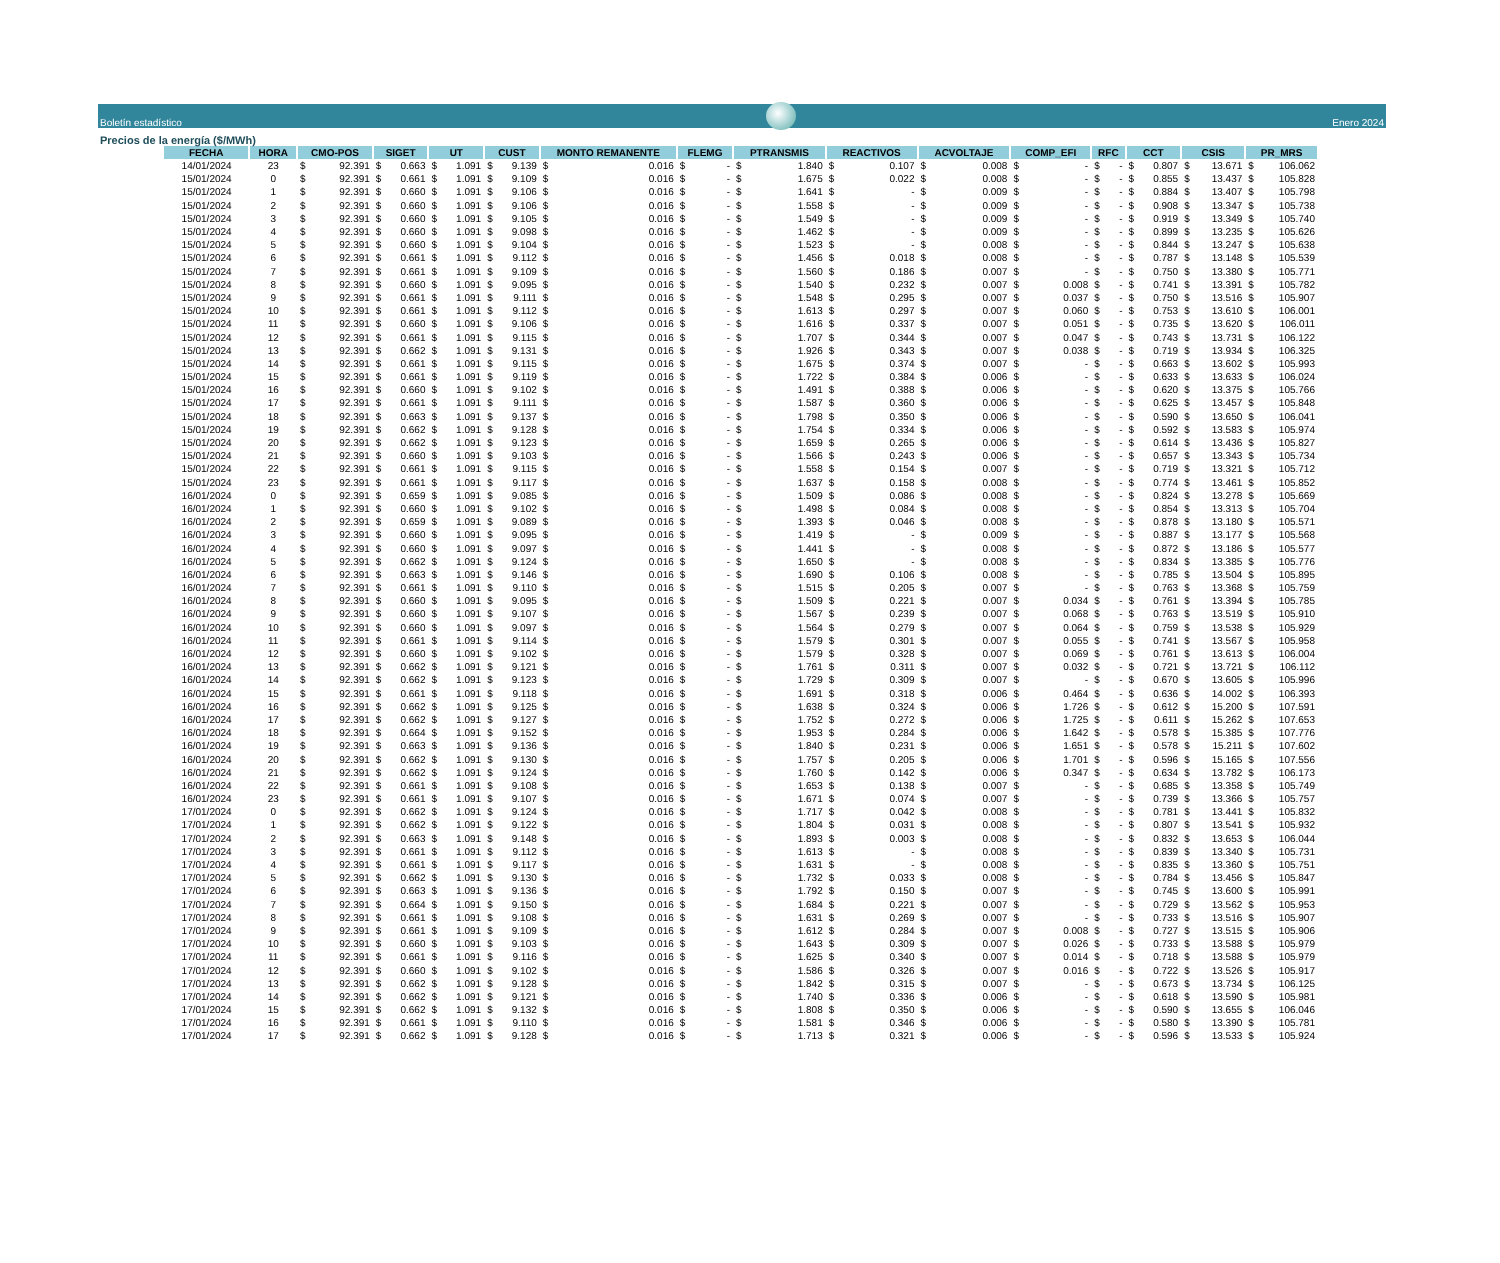Boletín estadístico
Enero 2024
Precios de la energía ($/MWh)
| FECHA | HORA | CMO-POS | SIGET | UT | CUST | MONTO REMANENTE | FLEMG | PTRANSMIS | REACTIVOS | ACVOLTAJE | COMP_EFI | RFC | CCT | CSIS | PR_MRS |
| --- | --- | --- | --- | --- | --- | --- | --- | --- | --- | --- | --- | --- | --- | --- | --- |
| 14/01/2024 | 23 | $ 92.391 | $ 0.663 | $ 1.091 | $ 9.139 | $ 0.016 | $ - | $ 1.840 | $ 0.107 | $ 0.008 | $ - | $ - | $ 0.807 | $ 13.671 | $ 106.062 |
| 15/01/2024 | 0 | $ 92.391 | $ 0.661 | $ 1.091 | $ 9.109 | $ 0.016 | $ - | $ 1.675 | $ 0.022 | $ 0.008 | $ - | $ - | $ 0.855 | $ 13.437 | $ 105.828 |
| 15/01/2024 | 1 | $ 92.391 | $ 0.660 | $ 1.091 | $ 9.106 | $ 0.016 | $ - | $ 1.641 | $ - | $ 0.009 | $ - | $ - | $ 0.884 | $ 13.407 | $ 105.798 |
| 15/01/2024 | 2 | $ 92.391 | $ 0.660 | $ 1.091 | $ 9.106 | $ 0.016 | $ - | $ 1.558 | $ - | $ 0.009 | $ - | $ - | $ 0.908 | $ 13.347 | $ 105.738 |
| 15/01/2024 | 3 | $ 92.391 | $ 0.660 | $ 1.091 | $ 9.105 | $ 0.016 | $ - | $ 1.549 | $ - | $ 0.009 | $ - | $ - | $ 0.919 | $ 13.349 | $ 105.740 |
| 15/01/2024 | 4 | $ 92.391 | $ 0.660 | $ 1.091 | $ 9.098 | $ 0.016 | $ - | $ 1.462 | $ - | $ 0.009 | $ - | $ - | $ 0.899 | $ 13.235 | $ 105.626 |
| 15/01/2024 | 5 | $ 92.391 | $ 0.660 | $ 1.091 | $ 9.104 | $ 0.016 | $ - | $ 1.523 | $ - | $ 0.008 | $ - | $ - | $ 0.844 | $ 13.247 | $ 105.638 |
| 15/01/2024 | 6 | $ 92.391 | $ 0.661 | $ 1.091 | $ 9.112 | $ 0.016 | $ - | $ 1.456 | $ 0.018 | $ 0.008 | $ - | $ - | $ 0.787 | $ 13.148 | $ 105.539 |
| 15/01/2024 | 7 | $ 92.391 | $ 0.661 | $ 1.091 | $ 9.109 | $ 0.016 | $ - | $ 1.560 | $ 0.186 | $ 0.007 | $ - | $ - | $ 0.750 | $ 13.380 | $ 105.771 |
| 15/01/2024 | 8 | $ 92.391 | $ 0.660 | $ 1.091 | $ 9.095 | $ 0.016 | $ - | $ 1.540 | $ 0.232 | $ 0.007 | $ 0.008 | $ - | $ 0.741 | $ 13.391 | $ 105.782 |
| 15/01/2024 | 9 | $ 92.391 | $ 0.661 | $ 1.091 | $ 9.111 | $ 0.016 | $ - | $ 1.548 | $ 0.295 | $ 0.007 | $ 0.037 | $ - | $ 0.750 | $ 13.516 | $ 105.907 |
| 15/01/2024 | 10 | $ 92.391 | $ 0.661 | $ 1.091 | $ 9.112 | $ 0.016 | $ - | $ 1.613 | $ 0.297 | $ 0.007 | $ 0.060 | $ - | $ 0.753 | $ 13.610 | $ 106.001 |
| 15/01/2024 | 11 | $ 92.391 | $ 0.660 | $ 1.091 | $ 9.106 | $ 0.016 | $ - | $ 1.616 | $ 0.337 | $ 0.007 | $ 0.051 | $ - | $ 0.735 | $ 13.620 | $ 106.011 |
| 15/01/2024 | 12 | $ 92.391 | $ 0.661 | $ 1.091 | $ 9.115 | $ 0.016 | $ - | $ 1.707 | $ 0.344 | $ 0.007 | $ 0.047 | $ - | $ 0.743 | $ 13.731 | $ 106.122 |
| 15/01/2024 | 13 | $ 92.391 | $ 0.662 | $ 1.091 | $ 9.131 | $ 0.016 | $ - | $ 1.926 | $ 0.343 | $ 0.007 | $ 0.038 | $ - | $ 0.719 | $ 13.934 | $ 106.325 |
| 15/01/2024 | 14 | $ 92.391 | $ 0.661 | $ 1.091 | $ 9.115 | $ 0.016 | $ - | $ 1.675 | $ 0.374 | $ 0.007 | $ - | $ - | $ 0.663 | $ 13.602 | $ 105.993 |
| 15/01/2024 | 15 | $ 92.391 | $ 0.661 | $ 1.091 | $ 9.119 | $ 0.016 | $ - | $ 1.722 | $ 0.384 | $ 0.006 | $ - | $ - | $ 0.633 | $ 13.633 | $ 106.024 |
| 15/01/2024 | 16 | $ 92.391 | $ 0.660 | $ 1.091 | $ 9.102 | $ 0.016 | $ - | $ 1.491 | $ 0.388 | $ 0.006 | $ - | $ - | $ 0.620 | $ 13.375 | $ 105.766 |
| 15/01/2024 | 17 | $ 92.391 | $ 0.661 | $ 1.091 | $ 9.111 | $ 0.016 | $ - | $ 1.587 | $ 0.360 | $ 0.006 | $ - | $ - | $ 0.625 | $ 13.457 | $ 105.848 |
| 15/01/2024 | 18 | $ 92.391 | $ 0.663 | $ 1.091 | $ 9.137 | $ 0.016 | $ - | $ 1.798 | $ 0.350 | $ 0.006 | $ - | $ - | $ 0.590 | $ 13.650 | $ 106.041 |
| 15/01/2024 | 19 | $ 92.391 | $ 0.662 | $ 1.091 | $ 9.128 | $ 0.016 | $ - | $ 1.754 | $ 0.334 | $ 0.006 | $ - | $ - | $ 0.592 | $ 13.583 | $ 105.974 |
| 15/01/2024 | 20 | $ 92.391 | $ 0.662 | $ 1.091 | $ 9.123 | $ 0.016 | $ - | $ 1.659 | $ 0.265 | $ 0.006 | $ - | $ - | $ 0.614 | $ 13.436 | $ 105.827 |
| 15/01/2024 | 21 | $ 92.391 | $ 0.660 | $ 1.091 | $ 9.103 | $ 0.016 | $ - | $ 1.566 | $ 0.243 | $ 0.006 | $ - | $ - | $ 0.657 | $ 13.343 | $ 105.734 |
| 15/01/2024 | 22 | $ 92.391 | $ 0.661 | $ 1.091 | $ 9.115 | $ 0.016 | $ - | $ 1.558 | $ 0.154 | $ 0.007 | $ - | $ - | $ 0.719 | $ 13.321 | $ 105.712 |
| 15/01/2024 | 23 | $ 92.391 | $ 0.661 | $ 1.091 | $ 9.117 | $ 0.016 | $ - | $ 1.637 | $ 0.158 | $ 0.008 | $ - | $ - | $ 0.774 | $ 13.461 | $ 105.852 |
| 16/01/2024 | 0 | $ 92.391 | $ 0.659 | $ 1.091 | $ 9.085 | $ 0.016 | $ - | $ 1.509 | $ 0.086 | $ 0.008 | $ - | $ - | $ 0.824 | $ 13.278 | $ 105.669 |
| 16/01/2024 | 1 | $ 92.391 | $ 0.660 | $ 1.091 | $ 9.102 | $ 0.016 | $ - | $ 1.498 | $ 0.084 | $ 0.008 | $ - | $ - | $ 0.854 | $ 13.313 | $ 105.704 |
| 16/01/2024 | 2 | $ 92.391 | $ 0.659 | $ 1.091 | $ 9.089 | $ 0.016 | $ - | $ 1.393 | $ 0.046 | $ 0.008 | $ - | $ - | $ 0.878 | $ 13.180 | $ 105.571 |
| 16/01/2024 | 3 | $ 92.391 | $ 0.660 | $ 1.091 | $ 9.095 | $ 0.016 | $ - | $ 1.419 | $ - | $ 0.009 | $ - | $ - | $ 0.887 | $ 13.177 | $ 105.568 |
| 16/01/2024 | 4 | $ 92.391 | $ 0.660 | $ 1.091 | $ 9.097 | $ 0.016 | $ - | $ 1.441 | $ - | $ 0.008 | $ - | $ - | $ 0.872 | $ 13.186 | $ 105.577 |
| 16/01/2024 | 5 | $ 92.391 | $ 0.662 | $ 1.091 | $ 9.124 | $ 0.016 | $ - | $ 1.650 | $ - | $ 0.008 | $ - | $ - | $ 0.834 | $ 13.385 | $ 105.776 |
| 16/01/2024 | 6 | $ 92.391 | $ 0.663 | $ 1.091 | $ 9.146 | $ 0.016 | $ - | $ 1.690 | $ 0.106 | $ 0.008 | $ - | $ - | $ 0.785 | $ 13.504 | $ 105.895 |
| 16/01/2024 | 7 | $ 92.391 | $ 0.661 | $ 1.091 | $ 9.110 | $ 0.016 | $ - | $ 1.515 | $ 0.205 | $ 0.007 | $ - | $ - | $ 0.763 | $ 13.368 | $ 105.759 |
| 16/01/2024 | 8 | $ 92.391 | $ 0.660 | $ 1.091 | $ 9.095 | $ 0.016 | $ - | $ 1.509 | $ 0.221 | $ 0.007 | $ 0.034 | $ - | $ 0.761 | $ 13.394 | $ 105.785 |
| 16/01/2024 | 9 | $ 92.391 | $ 0.660 | $ 1.091 | $ 9.107 | $ 0.016 | $ - | $ 1.567 | $ 0.239 | $ 0.007 | $ 0.068 | $ - | $ 0.763 | $ 13.519 | $ 105.910 |
| 16/01/2024 | 10 | $ 92.391 | $ 0.660 | $ 1.091 | $ 9.097 | $ 0.016 | $ - | $ 1.564 | $ 0.279 | $ 0.007 | $ 0.064 | $ - | $ 0.759 | $ 13.538 | $ 105.929 |
| 16/01/2024 | 11 | $ 92.391 | $ 0.661 | $ 1.091 | $ 9.114 | $ 0.016 | $ - | $ 1.579 | $ 0.301 | $ 0.007 | $ 0.055 | $ - | $ 0.741 | $ 13.567 | $ 105.958 |
| 16/01/2024 | 12 | $ 92.391 | $ 0.660 | $ 1.091 | $ 9.102 | $ 0.016 | $ - | $ 1.579 | $ 0.328 | $ 0.007 | $ 0.069 | $ - | $ 0.761 | $ 13.613 | $ 106.004 |
| 16/01/2024 | 13 | $ 92.391 | $ 0.662 | $ 1.091 | $ 9.121 | $ 0.016 | $ - | $ 1.761 | $ 0.311 | $ 0.007 | $ 0.032 | $ - | $ 0.721 | $ 13.721 | $ 106.112 |
| 16/01/2024 | 14 | $ 92.391 | $ 0.662 | $ 1.091 | $ 9.123 | $ 0.016 | $ - | $ 1.729 | $ 0.309 | $ 0.007 | $ - | $ - | $ 0.670 | $ 13.605 | $ 105.996 |
| 16/01/2024 | 15 | $ 92.391 | $ 0.661 | $ 1.091 | $ 9.118 | $ 0.016 | $ - | $ 1.691 | $ 0.318 | $ 0.006 | $ 0.464 | $ - | $ 0.636 | $ 14.002 | $ 106.393 |
| 16/01/2024 | 16 | $ 92.391 | $ 0.662 | $ 1.091 | $ 9.125 | $ 0.016 | $ - | $ 1.638 | $ 0.324 | $ 0.006 | $ 1.726 | $ - | $ 0.612 | $ 15.200 | $ 107.591 |
| 16/01/2024 | 17 | $ 92.391 | $ 0.662 | $ 1.091 | $ 9.127 | $ 0.016 | $ - | $ 1.752 | $ 0.272 | $ 0.006 | $ 1.725 | $ - | $ 0.611 | $ 15.262 | $ 107.653 |
| 16/01/2024 | 18 | $ 92.391 | $ 0.664 | $ 1.091 | $ 9.152 | $ 0.016 | $ - | $ 1.953 | $ 0.284 | $ 0.006 | $ 1.642 | $ - | $ 0.578 | $ 15.385 | $ 107.776 |
| 16/01/2024 | 19 | $ 92.391 | $ 0.663 | $ 1.091 | $ 9.136 | $ 0.016 | $ - | $ 1.840 | $ 0.231 | $ 0.006 | $ 1.651 | $ - | $ 0.578 | $ 15.211 | $ 107.602 |
| 16/01/2024 | 20 | $ 92.391 | $ 0.662 | $ 1.091 | $ 9.130 | $ 0.016 | $ - | $ 1.757 | $ 0.205 | $ 0.006 | $ 1.701 | $ - | $ 0.596 | $ 15.165 | $ 107.556 |
| 16/01/2024 | 21 | $ 92.391 | $ 0.662 | $ 1.091 | $ 9.124 | $ 0.016 | $ - | $ 1.760 | $ 0.142 | $ 0.006 | $ 0.347 | $ - | $ 0.634 | $ 13.782 | $ 106.173 |
| 16/01/2024 | 22 | $ 92.391 | $ 0.661 | $ 1.091 | $ 9.108 | $ 0.016 | $ - | $ 1.653 | $ 0.138 | $ 0.007 | $ - | $ - | $ 0.685 | $ 13.358 | $ 105.749 |
| 16/01/2024 | 23 | $ 92.391 | $ 0.661 | $ 1.091 | $ 9.107 | $ 0.016 | $ - | $ 1.671 | $ 0.074 | $ 0.007 | $ - | $ - | $ 0.739 | $ 13.366 | $ 105.757 |
| 17/01/2024 | 0 | $ 92.391 | $ 0.662 | $ 1.091 | $ 9.124 | $ 0.016 | $ - | $ 1.717 | $ 0.042 | $ 0.008 | $ - | $ - | $ 0.781 | $ 13.441 | $ 105.832 |
| 17/01/2024 | 1 | $ 92.391 | $ 0.662 | $ 1.091 | $ 9.122 | $ 0.016 | $ - | $ 1.804 | $ 0.031 | $ 0.008 | $ - | $ - | $ 0.807 | $ 13.541 | $ 105.932 |
| 17/01/2024 | 2 | $ 92.391 | $ 0.663 | $ 1.091 | $ 9.148 | $ 0.016 | $ - | $ 1.893 | $ 0.003 | $ 0.008 | $ - | $ - | $ 0.832 | $ 13.653 | $ 106.044 |
| 17/01/2024 | 3 | $ 92.391 | $ 0.661 | $ 1.091 | $ 9.112 | $ 0.016 | $ - | $ 1.613 | $ - | $ 0.008 | $ - | $ - | $ 0.839 | $ 13.340 | $ 105.731 |
| 17/01/2024 | 4 | $ 92.391 | $ 0.661 | $ 1.091 | $ 9.117 | $ 0.016 | $ - | $ 1.631 | $ - | $ 0.008 | $ - | $ - | $ 0.835 | $ 13.360 | $ 105.751 |
| 17/01/2024 | 5 | $ 92.391 | $ 0.662 | $ 1.091 | $ 9.130 | $ 0.016 | $ - | $ 1.732 | $ 0.033 | $ 0.008 | $ - | $ - | $ 0.784 | $ 13.456 | $ 105.847 |
| 17/01/2024 | 6 | $ 92.391 | $ 0.663 | $ 1.091 | $ 9.136 | $ 0.016 | $ - | $ 1.792 | $ 0.150 | $ 0.007 | $ - | $ - | $ 0.745 | $ 13.600 | $ 105.991 |
| 17/01/2024 | 7 | $ 92.391 | $ 0.664 | $ 1.091 | $ 9.150 | $ 0.016 | $ - | $ 1.684 | $ 0.221 | $ 0.007 | $ - | $ - | $ 0.729 | $ 13.562 | $ 105.953 |
| 17/01/2024 | 8 | $ 92.391 | $ 0.661 | $ 1.091 | $ 9.108 | $ 0.016 | $ - | $ 1.631 | $ 0.269 | $ 0.007 | $ - | $ - | $ 0.733 | $ 13.516 | $ 105.907 |
| 17/01/2024 | 9 | $ 92.391 | $ 0.661 | $ 1.091 | $ 9.109 | $ 0.016 | $ - | $ 1.612 | $ 0.284 | $ 0.007 | $ 0.008 | $ - | $ 0.727 | $ 13.515 | $ 105.906 |
| 17/01/2024 | 10 | $ 92.391 | $ 0.660 | $ 1.091 | $ 9.103 | $ 0.016 | $ - | $ 1.643 | $ 0.309 | $ 0.007 | $ 0.026 | $ - | $ 0.733 | $ 13.588 | $ 105.979 |
| 17/01/2024 | 11 | $ 92.391 | $ 0.661 | $ 1.091 | $ 9.116 | $ 0.016 | $ - | $ 1.625 | $ 0.340 | $ 0.007 | $ 0.014 | $ - | $ 0.718 | $ 13.588 | $ 105.979 |
| 17/01/2024 | 12 | $ 92.391 | $ 0.660 | $ 1.091 | $ 9.102 | $ 0.016 | $ - | $ 1.586 | $ 0.326 | $ 0.007 | $ 0.016 | $ - | $ 0.722 | $ 13.526 | $ 105.917 |
| 17/01/2024 | 13 | $ 92.391 | $ 0.662 | $ 1.091 | $ 9.128 | $ 0.016 | $ - | $ 1.842 | $ 0.315 | $ 0.007 | $ - | $ - | $ 0.673 | $ 13.734 | $ 106.125 |
| 17/01/2024 | 14 | $ 92.391 | $ 0.662 | $ 1.091 | $ 9.121 | $ 0.016 | $ - | $ 1.740 | $ 0.336 | $ 0.006 | $ - | $ - | $ 0.618 | $ 13.590 | $ 105.981 |
| 17/01/2024 | 15 | $ 92.391 | $ 0.662 | $ 1.091 | $ 9.132 | $ 0.016 | $ - | $ 1.808 | $ 0.350 | $ 0.006 | $ - | $ - | $ 0.590 | $ 13.655 | $ 106.046 |
| 17/01/2024 | 16 | $ 92.391 | $ 0.661 | $ 1.091 | $ 9.110 | $ 0.016 | $ - | $ 1.581 | $ 0.346 | $ 0.006 | $ - | $ - | $ 0.580 | $ 13.390 | $ 105.781 |
| 17/01/2024 | 17 | $ 92.391 | $ 0.662 | $ 1.091 | $ 9.128 | $ 0.016 | $ - | $ 1.713 | $ 0.321 | $ 0.006 | $ - | $ - | $ 0.596 | $ 13.533 | $ 105.924 |